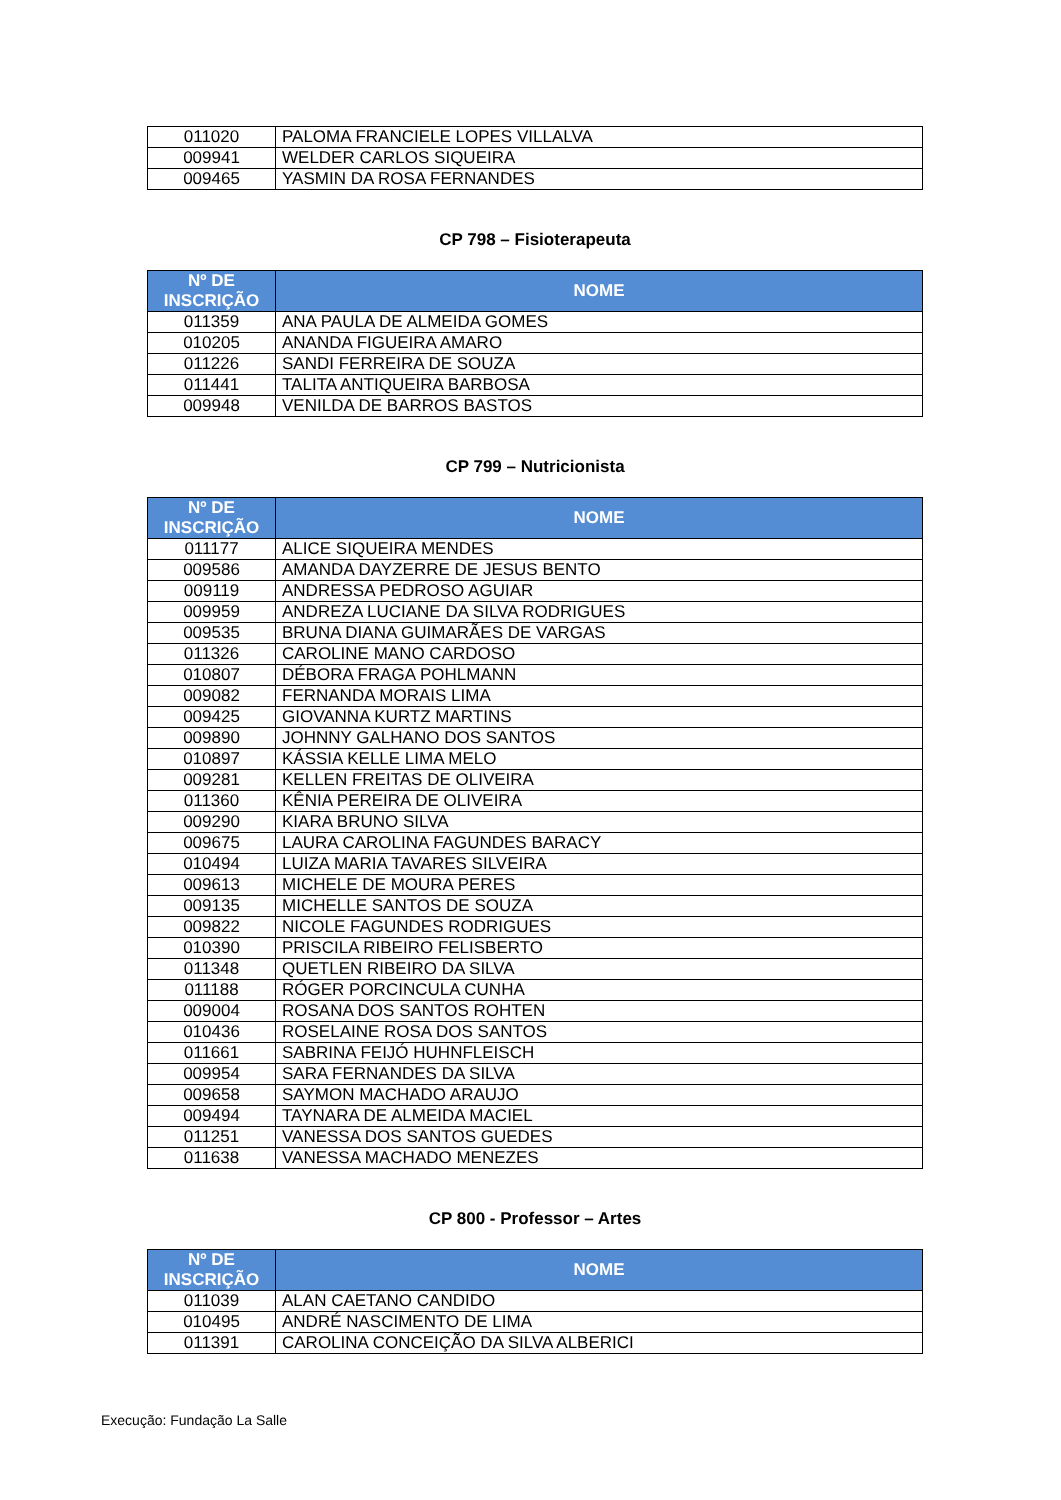| 011020 | PALOMA FRANCIELE LOPES VILLALVA |
| 009941 | WELDER CARLOS SIQUEIRA |
| 009465 | YASMIN DA ROSA FERNANDES |
CP 798 – Fisioterapeuta
| Nº DE INSCRIÇÃO | NOME |
| --- | --- |
| 011359 | ANA PAULA DE ALMEIDA GOMES |
| 010205 | ANANDA FIGUEIRA AMARO |
| 011226 | SANDI FERREIRA DE SOUZA |
| 011441 | TALITA ANTIQUEIRA BARBOSA |
| 009948 | VENILDA DE BARROS BASTOS |
CP 799 – Nutricionista
| Nº DE INSCRIÇÃO | NOME |
| --- | --- |
| 011177 | ALICE SIQUEIRA MENDES |
| 009586 | AMANDA DAYZERRE DE JESUS BENTO |
| 009119 | ANDRESSA PEDROSO AGUIAR |
| 009959 | ANDREZA LUCIANE DA SILVA RODRIGUES |
| 009535 | BRUNA DIANA GUIMARÃES DE VARGAS |
| 011326 | CAROLINE MANO CARDOSO |
| 010807 | DÉBORA FRAGA POHLMANN |
| 009082 | FERNANDA MORAIS LIMA |
| 009425 | GIOVANNA KURTZ MARTINS |
| 009890 | JOHNNY GALHANO DOS SANTOS |
| 010897 | KÁSSIA KELLE LIMA MELO |
| 009281 | KELLEN FREITAS DE OLIVEIRA |
| 011360 | KÊNIA PEREIRA DE OLIVEIRA |
| 009290 | KIARA BRUNO SILVA |
| 009675 | LAURA CAROLINA FAGUNDES BARACY |
| 010494 | LUIZA MARIA TAVARES SILVEIRA |
| 009613 | MICHELE DE MOURA PERES |
| 009135 | MICHELLE SANTOS DE SOUZA |
| 009822 | NICOLE FAGUNDES RODRIGUES |
| 010390 | PRISCILA RIBEIRO FELISBERTO |
| 011348 | QUETLEN RIBEIRO DA SILVA |
| 011188 | RÓGER PORCINCULA CUNHA |
| 009004 | ROSANA DOS SANTOS ROHTEN |
| 010436 | ROSELAINE ROSA DOS SANTOS |
| 011661 | SABRINA FEIJÓ HUHNFLEISCH |
| 009954 | SARA FERNANDES DA SILVA |
| 009658 | SAYMON MACHADO ARAUJO |
| 009494 | TAYNARA DE ALMEIDA MACIEL |
| 011251 | VANESSA DOS SANTOS GUEDES |
| 011638 | VANESSA MACHADO MENEZES |
CP 800 - Professor – Artes
| Nº DE INSCRIÇÃO | NOME |
| --- | --- |
| 011039 | ALAN CAETANO CANDIDO |
| 010495 | ANDRÉ NASCIMENTO DE LIMA |
| 011391 | CAROLINA CONCEIÇÃO DA SILVA ALBERICI |
Execução: Fundação La Salle